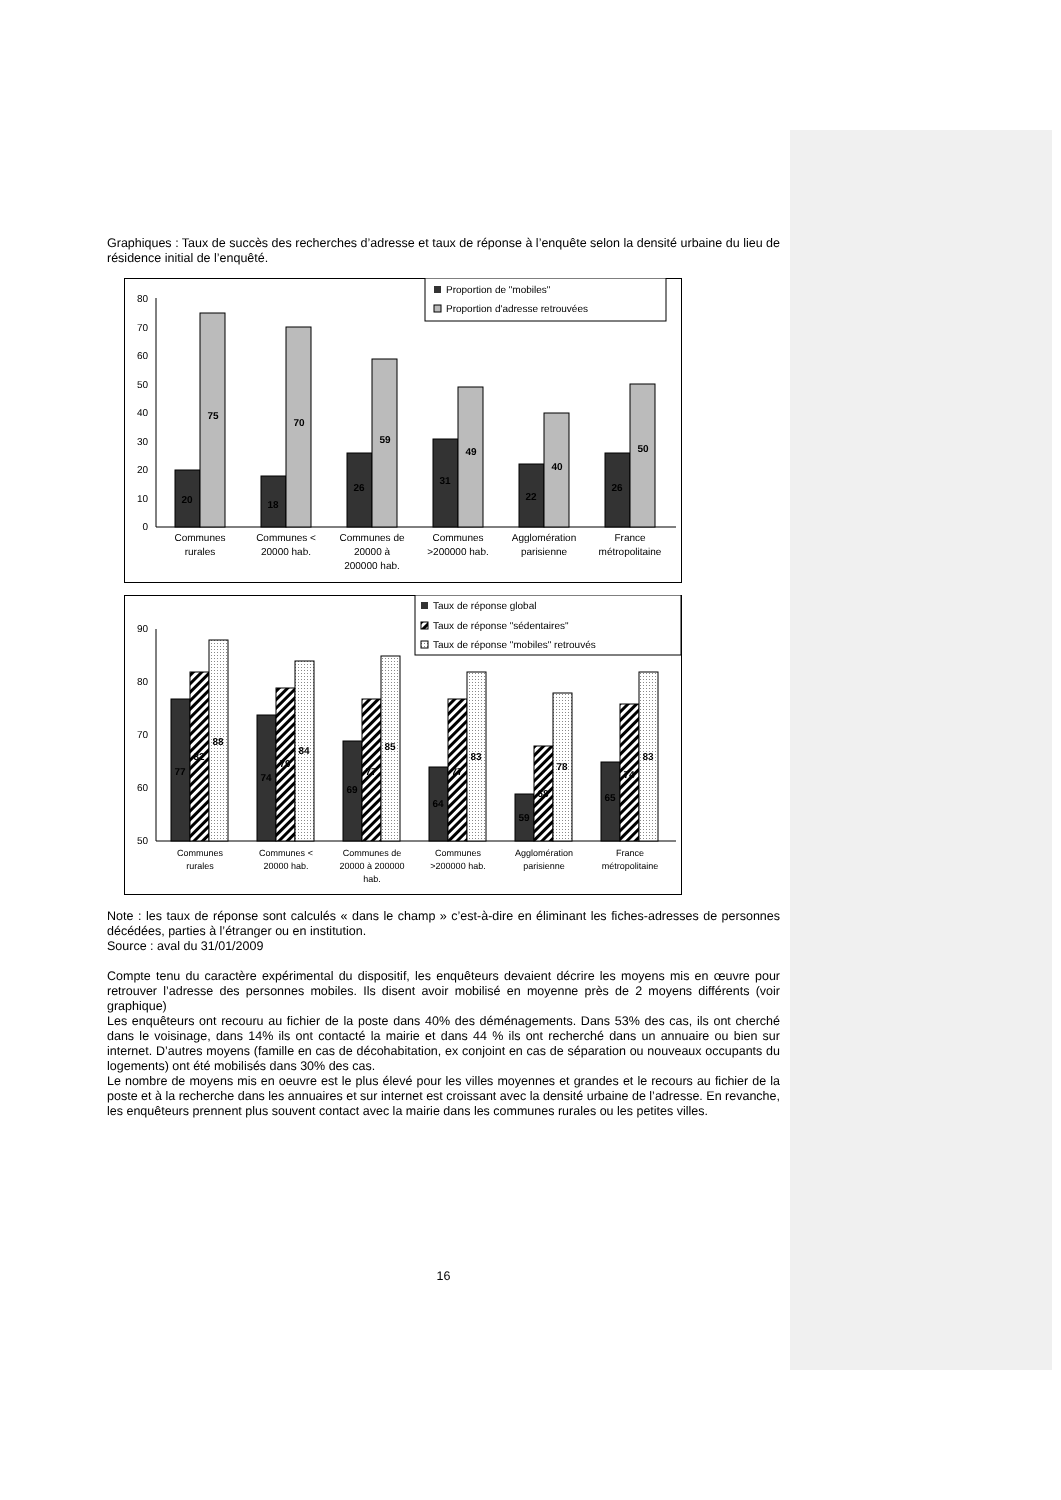Graphiques : Taux de succès des recherches d’adresse et taux de réponse à l’enquête selon la densité urbaine du lieu de résidence initial de l’enquêté.
Proportion de "mobiles"
Proportion d'adresse retrouvées
0
10
20
30
40
50
60
70
80
20
75
18
70
26
59
31
49
22
40
26
50
Communes
rurales
Communes <
20000 hab.
Communes de
20000 à
200000 hab.
Communes
>200000 hab.
Agglomération
parisienne
France
métropolitaine
Taux de réponse global
Taux de réponse "sédentaires"
Taux de réponse "mobiles" retrouvés
50
60
70
80
90
77
82
88
74
79
84
69
77
85
64
77
83
59
68
78
65
74
83
Communes
rurales
Communes <
20000 hab.
Communes de
20000 à 200000
hab.
Communes
>200000 hab.
Agglomération
parisienne
France
métropolitaine
Note : les taux de réponse sont calculés « dans le champ » c’est-à-dire en éliminant les fiches-adresses de personnes décédées, parties à l’étranger ou en institution.
Source : aval du 31/01/2009
Compte tenu du caractère expérimental du dispositif, les enquêteurs devaient décrire les moyens mis en œuvre pour retrouver l’adresse des personnes mobiles. Ils disent avoir mobilisé en moyenne près de 2 moyens différents (voir graphique)
Les enquêteurs ont recouru au fichier de la poste dans 40% des déménagements. Dans 53% des cas, ils ont cherché dans le voisinage, dans 14% ils ont contacté la mairie et dans 44 % ils ont recherché dans un annuaire ou bien sur internet. D’autres moyens (famille en cas de décohabitation, ex conjoint en cas de séparation ou nouveaux occupants du logements) ont été mobilisés dans 30% des cas.
Le nombre de moyens mis en oeuvre est le plus élevé pour les villes moyennes et grandes et le recours au fichier de la poste et à la recherche dans les annuaires et sur internet est croissant avec la densité urbaine de l’adresse. En revanche, les enquêteurs prennent plus souvent contact avec la mairie dans les communes rurales ou les petites villes.
16